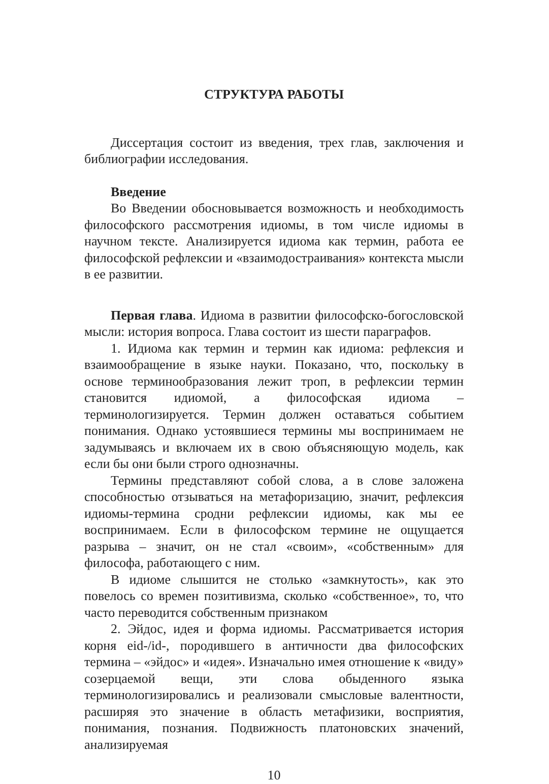СТРУКТУРА РАБОТЫ
Диссертация состоит из введения, трех глав, заключения и библиографии исследования.
Введение
Во Введении обосновывается возможность и необходимость философского рассмотрения идиомы, в том числе идиомы в научном тексте. Анализируется идиома как термин, работа ее философской рефлексии и «взаимодостраивания» контекста мысли в ее развитии.
Первая глава. Идиома в развитии философско-богословской мысли: история вопроса. Глава состоит из шести параграфов.
1. Идиома как термин и термин как идиома: рефлексия и взаимообращение в языке науки. Показано, что, поскольку в основе терминообразования лежит троп, в рефлексии термин становится идиомой, а философская идиома – терминологизируется. Термин должен оставаться событием понимания. Однако устоявшиеся термины мы воспринимаем не задумываясь и включаем их в свою объясняющую модель, как если бы они были строго однозначны.
Термины представляют собой слова, а в слове заложена способностью отзываться на метафоризацию, значит, рефлексия идиомы-термина сродни рефлексии идиомы, как мы ее воспринимаем. Если в философском термине не ощущается разрыва – значит, он не стал «своим», «собственным» для философа, работающего с ним.
В идиоме слышится не столько «замкнутость», как это повелось со времен позитивизма, сколько «собственное», то, что часто переводится собственным признаком
2. Эйдос, идея и форма идиомы. Рассматривается история корня eid-/id-, породившего в античности два философских термина – «эйдос» и «идея». Изначально имея отношение к «виду» созерцаемой вещи, эти слова обыденного языка терминологизировались и реализовали смысловые валентности, расширяя это значение в область метафизики, восприятия, понимания, познания. Подвижность платоновских значений, анализируемая
10